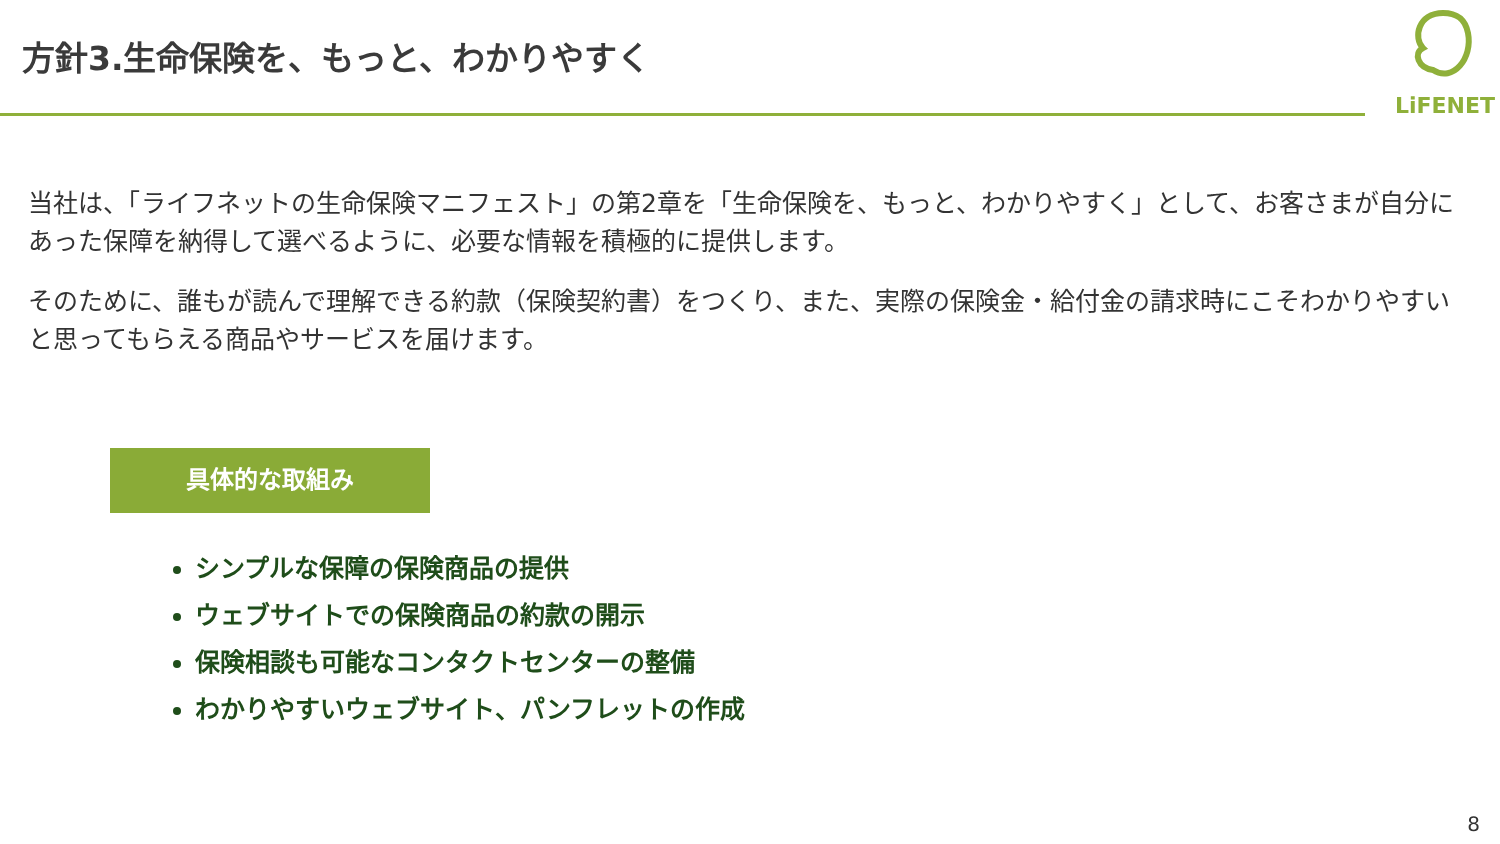方針3.生命保険を、もっと、わかりやすく
LiFENET
当社は、「ライフネットの生命保険マニフェスト」の第2章を「生命保険を、もっと、わかりやすく」として、お客さまが自分にあった保障を納得して選べるように、必要な情報を積極的に提供します。
そのために、誰もが読んで理解できる約款（保険契約書）をつくり、また、実際の保険金・給付金の請求時にこそわかりやすいと思ってもらえる商品やサービスを届けます。
具体的な取組み
シンプルな保障の保険商品の提供
ウェブサイトでの保険商品の約款の開示
保険相談も可能なコンタクトセンターの整備
わかりやすいウェブサイト、パンフレットの作成
8